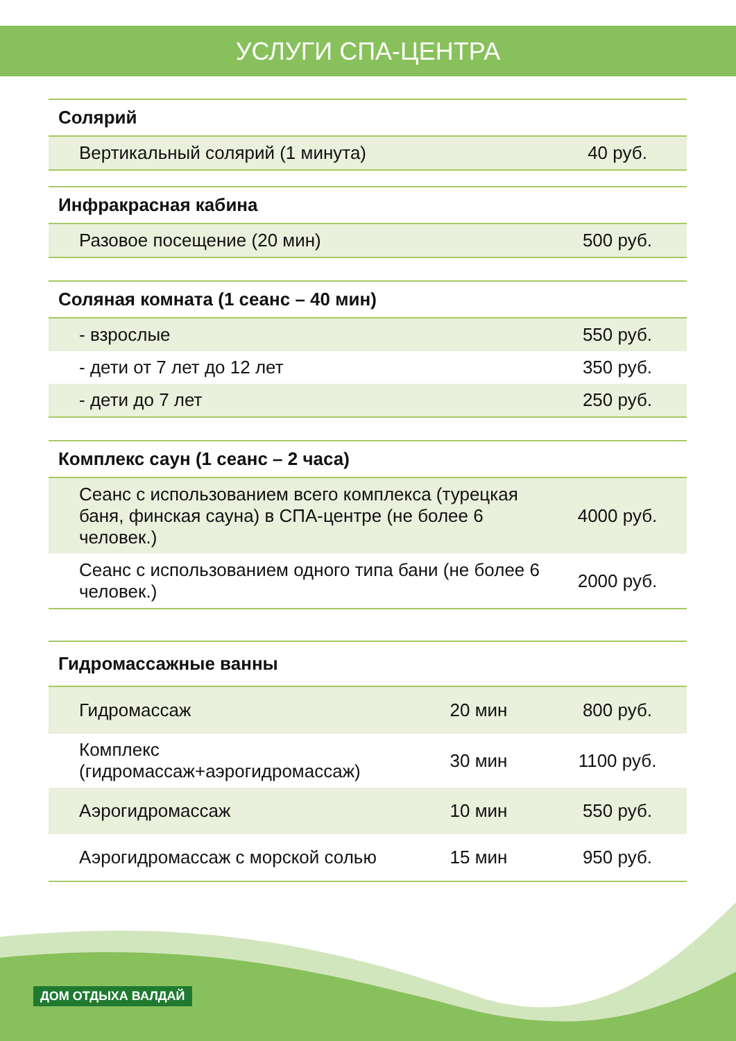УСЛУГИ СПА-ЦЕНТРА
| Солярий | |
| --- | --- |
| Вертикальный солярий (1 минута) | 40 руб. |
| Инфракрасная кабина | |
| --- | --- |
| Разовое посещение (20 мин) | 500 руб. |
| Соляная комната (1 сеанс – 40 мин) | |
| --- | --- |
| - взрослые | 550 руб. |
| - дети от 7 лет до 12 лет | 350 руб. |
| - дети до 7 лет | 250 руб. |
| Комплекс саун (1 сеанс – 2 часа) | |
| --- | --- |
| Сеанс с использованием всего комплекса (турецкая баня, финская сауна) в СПА-центре (не более 6 человек.) | 4000 руб. |
| Сеанс с использованием одного типа бани (не более 6 человек.) | 2000 руб. |
| Гидромассажные ванны | | |
| --- | --- | --- |
| Гидромассаж | 20 мин | 800 руб. |
| Комплекс (гидромассаж+аэрогидромассаж) | 30 мин | 1100 руб. |
| Аэрогидромассаж | 10 мин | 550 руб. |
| Аэрогидромассаж с морской солью | 15 мин | 950 руб. |
ДОМ ОТДЫХА ВАЛДАЙ